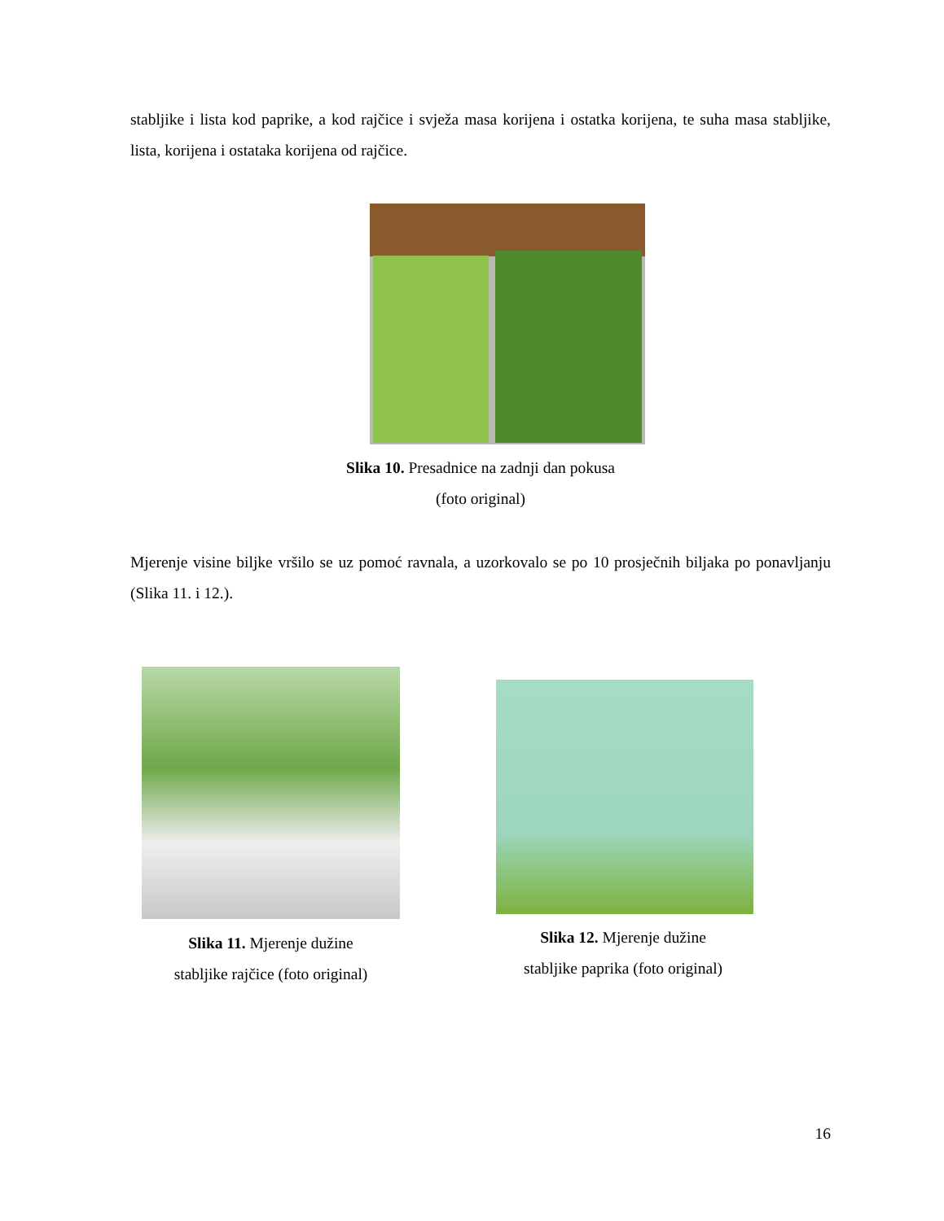stabljike i lista kod paprike, a kod rajčice i svježa masa korijena i ostatka korijena, te suha masa stabljike, lista, korijena i ostataka korijena od rajčice.
Slika 10. Presadnice na zadnji dan pokusa
(foto original)
Mjerenje visine biljke vršilo se uz pomoć ravnala, a uzorkovalo se po 10 prosječnih biljaka po ponavljanju (Slika 11. i 12.).
Slika 11. Mjerenje dužine
stabljike rajčice (foto original)
Slika 12. Mjerenje dužine
stabljike paprika (foto original)
16